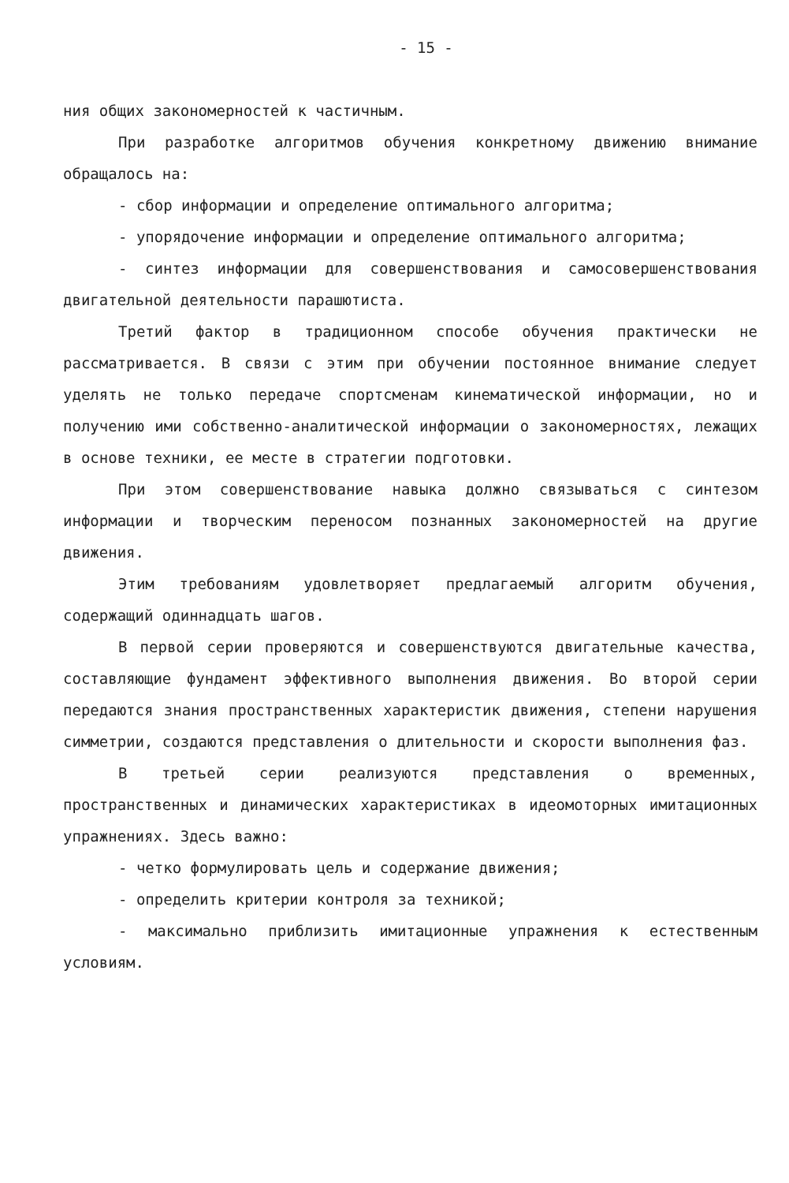- 15 -
ния общих закономерностей к частичным.
При разработке алгоритмов обучения конкретному движению внимание обращалось на:
- сбор информации и определение оптимального алгоритма;
- упорядочение информации и определение оптимального алгоритма;
- синтез информации для совершенствования и самосовершенствования двигательной деятельности парашютиста.
Третий фактор в традиционном способе обучения практически не рассматривается. В связи с этим при обучении постоянное внимание следует уделять не только передаче спортсменам кинематической информации, но и получению ими собственно-аналитической информации о закономерностях, лежащих в основе техники, ее месте в стратегии подготовки.
При этом совершенствование навыка должно связываться с синтезом информации и творческим переносом познанных закономерностей на другие движения.
Этим требованиям удовлетворяет предлагаемый алгоритм обучения, содержащий одиннадцать шагов.
В первой серии проверяются и совершенствуются двигательные качества, составляющие фундамент эффективного выполнения движения. Во второй серии передаются знания пространственных характеристик движения, степени нарушения симметрии, создаются представления о длительности и скорости выполнения фаз.
В третьей серии реализуются представления о временных, пространственных и динамических характеристиках в идеомоторных имитационных упражнениях. Здесь важно:
- четко формулировать цель и содержание движения;
- определить критерии контроля за техникой;
- максимально приблизить имитационные упражнения к естественным условиям.